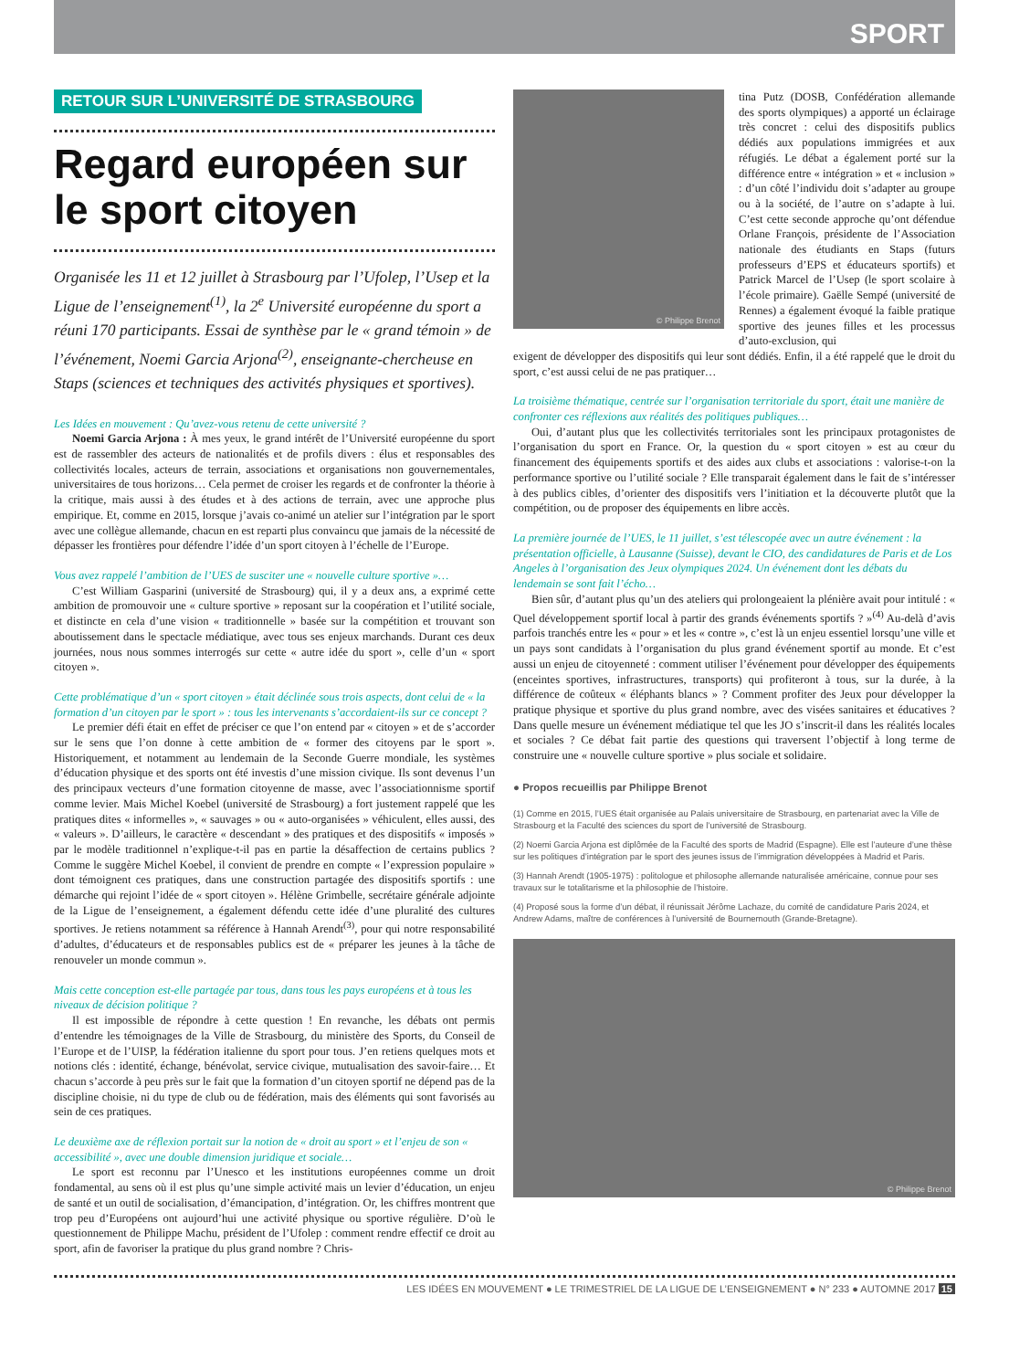SPORT
RETOUR SUR L’UNIVERSITÉ DE STRASBOURG
Regard européen sur le sport citoyen
Organisée les 11 et 12 juillet à Strasbourg par l’Ufolep, l’Usep et la Ligue de l’enseignement<sup>(1)</sup>, la 2<sup>e</sup> Université européenne du sport a réuni 170 participants. Essai de synthèse par le « grand témoin » de l’événement, Noemi Garcia Arjona<sup>(2)</sup>, enseignante-chercheuse en Staps (sciences et techniques des activités physiques et sportives).
Les Idées en mouvement : Qu’avez-vous retenu de cette université ?
Noemi Garcia Arjona : À mes yeux, le grand intérêt de l’Université européenne du sport est de rassembler des acteurs de nationalités et de profils divers : élus et responsables des collectivités locales, acteurs de terrain, associations et organisations non gouvernementales, universitaires de tous horizons… Cela permet de croiser les regards et de confronter la théorie à la critique, mais aussi à des études et à des actions de terrain, avec une approche plus empirique. Et, comme en 2015, lorsque j’avais co-animé un atelier sur l’intégration par le sport avec une collègue allemande, chacun en est reparti plus convaincu que jamais de la nécessité de dépasser les frontières pour défendre l’idée d’un sport citoyen à l’échelle de l’Europe.
Vous avez rappelé l’ambition de l’UES de susciter une « nouvelle culture sportive »…
C’est William Gasparini (université de Strasbourg) qui, il y a deux ans, a exprimé cette ambition de promouvoir une « culture sportive » reposant sur la coopération et l’utilité sociale, et distincte en cela d’une vision « traditionnelle » basée sur la compétition et trouvant son aboutissement dans le spectacle médiatique, avec tous ses enjeux marchands. Durant ces deux journées, nous nous sommes interrogés sur cette « autre idée du sport », celle d’un « sport citoyen ».
Cette problématique d’un « sport citoyen » était déclinée sous trois aspects, dont celui de « la formation d’un citoyen par le sport » : tous les intervenants s’accordaient-ils sur ce concept ?
Le premier défi était en effet de préciser ce que l’on entend par « citoyen » et de s’accorder sur le sens que l’on donne à cette ambition de « former des citoyens par le sport ». Historiquement, et notamment au lendemain de la Seconde Guerre mondiale, les systèmes d’éducation physique et des sports ont été investis d’une mission civique. Ils sont devenus l’un des principaux vecteurs d’une formation citoyenne de masse, avec l’associationnisme sportif comme levier. Mais Michel Koebel (université de Strasbourg) a fort justement rappelé que les pratiques dites « informelles », « sauvages » ou « auto-organisées » véhiculent, elles aussi, des « valeurs ». D’ailleurs, le caractère « descendant » des pratiques et des dispositifs « imposés » par le modèle traditionnel n’explique-t-il pas en partie la désaffection de certains publics ? Comme le suggère Michel Koebel, il convient de prendre en compte « l’expression populaire » dont témoignent ces pratiques, dans une construction partagée des dispositifs sportifs : une démarche qui rejoint l’idée de « sport citoyen ». Hélène Grimbelle, secrétaire générale adjointe de la Ligue de l’enseignement, a également défendu cette idée d’une pluralité des cultures sportives. Je retiens notamment sa référence à Hannah Arendt<sup>(3)</sup>, pour qui notre responsabilité d’adultes, d’éducateurs et de responsables publics est de « préparer les jeunes à la tâche de renouveler un monde commun ».
Mais cette conception est-elle partagée par tous, dans tous les pays européens et à tous les niveaux de décision politique ?
Il est impossible de répondre à cette question ! En revanche, les débats ont permis d’entendre les témoignages de la Ville de Strasbourg, du ministère des Sports, du Conseil de l’Europe et de l’UISP, la fédération italienne du sport pour tous. J’en retiens quelques mots et notions clés : identité, échange, bénévolat, service civique, mutualisation des savoir-faire… Et chacun s’accorde à peu près sur le fait que la formation d’un citoyen sportif ne dépend pas de la discipline choisie, ni du type de club ou de fédération, mais des éléments qui sont favorisés au sein de ces pratiques.
Le deuxième axe de réflexion portait sur la notion de « droit au sport » et l’enjeu de son « accessibilité », avec une double dimension juridique et sociale…
Le sport est reconnu par l’Unesco et les institutions européennes comme un droit fondamental, au sens où il est plus qu’une simple activité mais un levier d’éducation, un enjeu de santé et un outil de socialisation, d’émancipation, d’intégration. Or, les chiffres montrent que trop peu d’Européens ont aujourd’hui une activité physique ou sportive régulière. D’où le questionnement de Philippe Machu, président de l’Ufolep : comment rendre effectif ce droit au sport, afin de favoriser la pratique du plus grand nombre ? Chris-
© Philippe Brenot
tina Putz (DOSB, Confédération allemande des sports olympiques) a apporté un éclairage très concret : celui des dispositifs publics dédiés aux populations immigrées et aux réfugiés. Le débat a également porté sur la différence entre « intégration » et « inclusion » : d’un côté l’individu doit s’adapter au groupe ou à la société, de l’autre on s’adapte à lui. C’est cette seconde approche qu’ont défendue Orlane François, présidente de l’Association nationale des étudiants en Staps (futurs professeurs d’EPS et éducateurs sportifs) et Patrick Marcel de l’Usep (le sport scolaire à l’école primaire). Gaëlle Sempé (université de Rennes) a également évoqué la faible pratique sportive des jeunes filles et les processus d’auto-exclusion, qui
exigent de développer des dispositifs qui leur sont dédiés. Enfin, il a été rappelé que le droit du sport, c’est aussi celui de ne pas pratiquer…
La troisième thématique, centrée sur l’organisation territoriale du sport, était une manière de confronter ces réflexions aux réalités des politiques publiques…
Oui, d’autant plus que les collectivités territoriales sont les principaux protagonistes de l’organisation du sport en France. Or, la question du « sport citoyen » est au cœur du financement des équipements sportifs et des aides aux clubs et associations : valorise-t-on la performance sportive ou l’utilité sociale ? Elle transparait également dans le fait de s’intéresser à des publics cibles, d’orienter des dispositifs vers l’initiation et la découverte plutôt que la compétition, ou de proposer des équipements en libre accès.
La première journée de l’UES, le 11 juillet, s’est télescopée avec un autre événement : la présentation officielle, à Lausanne (Suisse), devant le CIO, des candidatures de Paris et de Los Angeles à l’organisation des Jeux olympiques 2024. Un événement dont les débats du lendemain se sont fait l’écho…
Bien sûr, d’autant plus qu’un des ateliers qui prolongeaient la plénière avait pour intitulé : « Quel développement sportif local à partir des grands événements sportifs ? »<sup>(4)</sup> Au-delà d’avis parfois tranchés entre les « pour » et les « contre », c’est là un enjeu essentiel lorsqu’une ville et un pays sont candidats à l’organisation du plus grand événement sportif au monde. Et c’est aussi un enjeu de citoyenneté : comment utiliser l’événement pour développer des équipements (enceintes sportives, infrastructures, transports) qui profiteront à tous, sur la durée, à la différence de coûteux « éléphants blancs » ? Comment profiter des Jeux pour développer la pratique physique et sportive du plus grand nombre, avec des visées sanitaires et éducatives ? Dans quelle mesure un événement médiatique tel que les JO s’inscrit-il dans les réalités locales et sociales ? Ce débat fait partie des questions qui traversent l’objectif à long terme de construire une « nouvelle culture sportive » plus sociale et solidaire.
● Propos recueillis par Philippe Brenot
(1) Comme en 2015, l’UES était organisée au Palais universitaire de Strasbourg, en partenariat avec la Ville de Strasbourg et la Faculté des sciences du sport de l’université de Strasbourg.
(2) Noemi Garcia Arjona est diplômée de la Faculté des sports de Madrid (Espagne). Elle est l’auteure d’une thèse sur les politiques d’intégration par le sport des jeunes issus de l’immigration développées à Madrid et Paris.
(3) Hannah Arendt (1905-1975) : politologue et philosophe allemande naturalisée américaine, connue pour ses travaux sur le totalitarisme et la philosophie de l’histoire.
(4) Proposé sous la forme d’un débat, il réunissait Jérôme Lachaze, du comité de candidature Paris 2024, et Andrew Adams, maître de conférences à l’université de Bournemouth (Grande-Bretagne).
© Philippe Brenot
LES IDÉES EN MOUVEMENT ● LE TRIMESTRIEL DE LA LIGUE DE L’ENSEIGNEMENT ● N° 233 ● AUTOMNE 2017 15